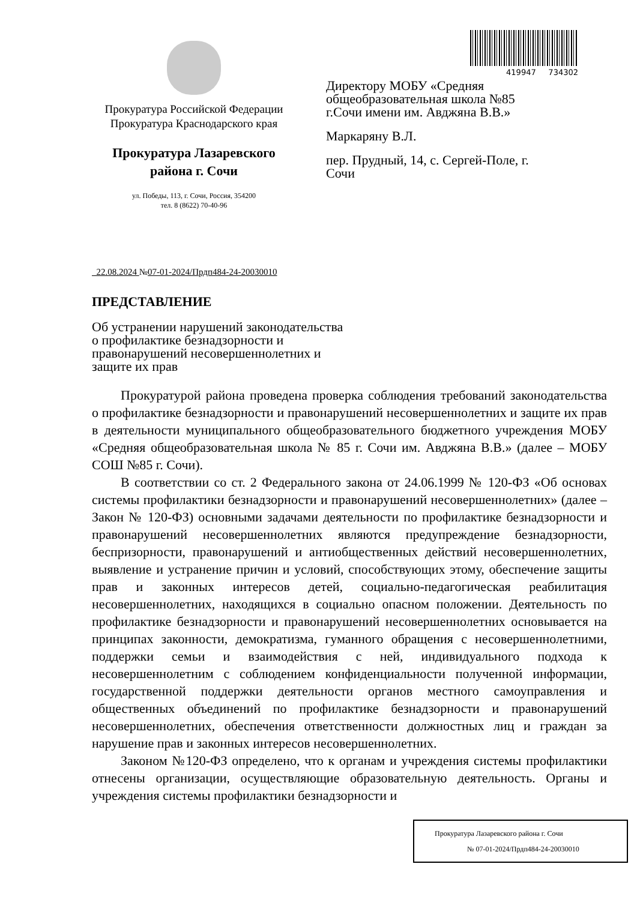Прокуратура Российской Федерации
Прокуратура Краснодарского края
Прокуратура Лазаревского
района г. Сочи
ул. Победы, 113, г. Сочи, Россия, 354200
тел. 8 (8622) 70-40-96
419947 734302
Директору МОБУ «Средняя общеобразовательная школа №85 г.Сочи имени им. Авджяна В.В.»
Маркаряну В.Л.
пер. Прудный, 14, с. Сергей-Поле, г. Сочи
22.08.2024 №07-01-2024/Прдп484-24-20030010
ПРЕДСТАВЛЕНИЕ
Об устранении нарушений законодательства о профилактике безнадзорности и правонарушений несовершеннолетних и защите их прав
Прокуратурой района проведена проверка соблюдения требований законодательства о профилактике безнадзорности и правонарушений несовершеннолетних и защите их прав в деятельности муниципального общеобразовательного бюджетного учреждения МОБУ «Средняя общеобразовательная школа № 85 г. Сочи им. Авджяна В.В.» (далее – МОБУ СОШ №85 г. Сочи).
В соответствии со ст. 2 Федерального закона от 24.06.1999 № 120-ФЗ «Об основах системы профилактики безнадзорности и правонарушений несовершеннолетних» (далее – Закон № 120-ФЗ) основными задачами деятельности по профилактике безнадзорности и правонарушений несовершеннолетних являются предупреждение безнадзорности, беспризорности, правонарушений и антиобщественных действий несовершеннолетних, выявление и устранение причин и условий, способствующих этому, обеспечение защиты прав и законных интересов детей, социально-педагогическая реабилитация несовершеннолетних, находящихся в социально опасном положении. Деятельность по профилактике безнадзорности и правонарушений несовершеннолетних основывается на принципах законности, демократизма, гуманного обращения с несовершеннолетними, поддержки семьи и взаимодействия с ней, индивидуального подхода к несовершеннолетним с соблюдением конфиденциальности полученной информации, государственной поддержки деятельности органов местного самоуправления и общественных объединений по профилактике безнадзорности и правонарушений несовершеннолетних, обеспечения ответственности должностных лиц и граждан за нарушение прав и законных интересов несовершеннолетних.
Законом №120-ФЗ определено, что к органам и учреждения системы профилактики отнесены организации, осуществляющие образовательную деятельность. Органы и учреждения системы профилактики безнадзорности и
Прокуратура Лазаревского района г. Сочи
№ 07-01-2024/Прдп484-24-20030010